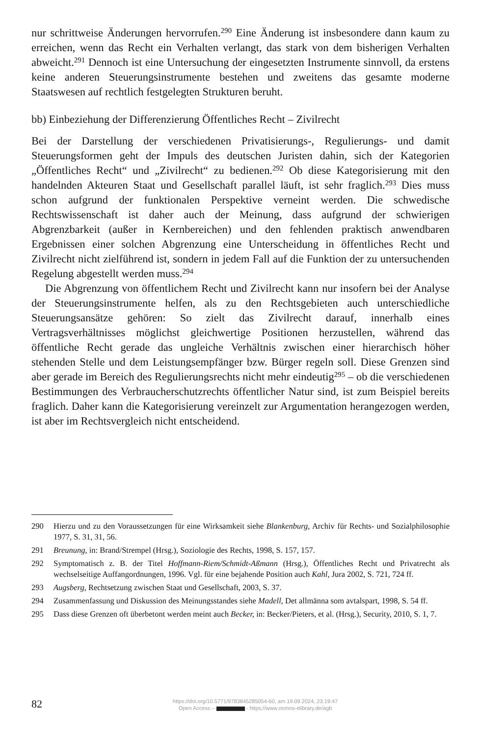nur schrittweise Änderungen hervorrufen.<sup>290</sup> Eine Änderung ist insbesondere dann kaum zu erreichen, wenn das Recht ein Verhalten verlangt, das stark von dem bisherigen Verhalten abweicht.<sup>291</sup> Dennoch ist eine Untersuchung der eingesetzten Instrumente sinnvoll, da erstens keine anderen Steuerungsinstrumente bestehen und zweitens das gesamte moderne Staatswesen auf rechtlich festgelegten Strukturen beruht.
bb) Einbeziehung der Differenzierung Öffentliches Recht – Zivilrecht
Bei der Darstellung der verschiedenen Privatisierungs-, Regulierungs- und damit Steuerungsformen geht der Impuls des deutschen Juristen dahin, sich der Kategorien „Öffentliches Recht“ und „Zivilrecht“ zu bedienen.<sup>292</sup> Ob diese Kategorisierung mit den handelnden Akteuren Staat und Gesellschaft parallel läuft, ist sehr fraglich.<sup>293</sup> Dies muss schon aufgrund der funktionalen Perspektive verneint werden. Die schwedische Rechtswissenschaft ist daher auch der Meinung, dass aufgrund der schwierigen Abgrenzbarkeit (außer in Kernbereichen) und den fehlenden praktisch anwendbaren Ergebnissen einer solchen Abgrenzung eine Unterscheidung in öffentliches Recht und Zivilrecht nicht zielführend ist, sondern in jedem Fall auf die Funktion der zu untersuchenden Regelung abgestellt werden muss.<sup>294</sup>
Die Abgrenzung von öffentlichem Recht und Zivilrecht kann nur insofern bei der Analyse der Steuerungsinstrumente helfen, als zu den Rechtsgebieten auch unterschiedliche Steuerungsansätze gehören: So zielt das Zivilrecht darauf, innerhalb eines Vertragsverhältnisses möglichst gleichwertige Positionen herzustellen, während das öffentliche Recht gerade das ungleiche Verhältnis zwischen einer hierarchisch höher stehenden Stelle und dem Leistungsempfänger bzw. Bürger regeln soll. Diese Grenzen sind aber gerade im Bereich des Regulierungsrechts nicht mehr eindeutig<sup>295</sup> – ob die verschiedenen Bestimmungen des Verbraucherschutzrechts öffentlicher Natur sind, ist zum Beispiel bereits fraglich. Daher kann die Kategorisierung vereinzelt zur Argumentation herangezogen werden, ist aber im Rechtsvergleich nicht entscheidend.
290 Hierzu und zu den Voraussetzungen für eine Wirksamkeit siehe Blankenburg, Archiv für Rechts- und Sozialphilosophie 1977, S. 31, 31, 56.
291 Breunung, in: Brand/Strempel (Hrsg.), Soziologie des Rechts, 1998, S. 157, 157.
292 Symptomatisch z. B. der Titel Hoffmann-Riem/Schmidt-Aßmann (Hrsg.), Öffentliches Recht und Privatrecht als wechselseitige Auffangordnungen, 1996. Vgl. für eine bejahende Position auch Kahl, Jura 2002, S. 721, 724 ff.
293 Augsberg, Rechtsetzung zwischen Staat und Gesellschaft, 2003, S. 37.
294 Zusammenfassung und Diskussion des Meinungsstandes siehe Madell, Det allmänna som avtalspart, 1998, S. 54 ff.
295 Dass diese Grenzen oft überbetont werden meint auch Becker, in: Becker/Pieters, et al. (Hrsg.), Security, 2010, S. 1, 7.
82
https://doi.org/10.5771/9783845285054-60, am 19.09.2024, 23:19:47
Open Access – - https://www.nomos-elibrary.de/agb